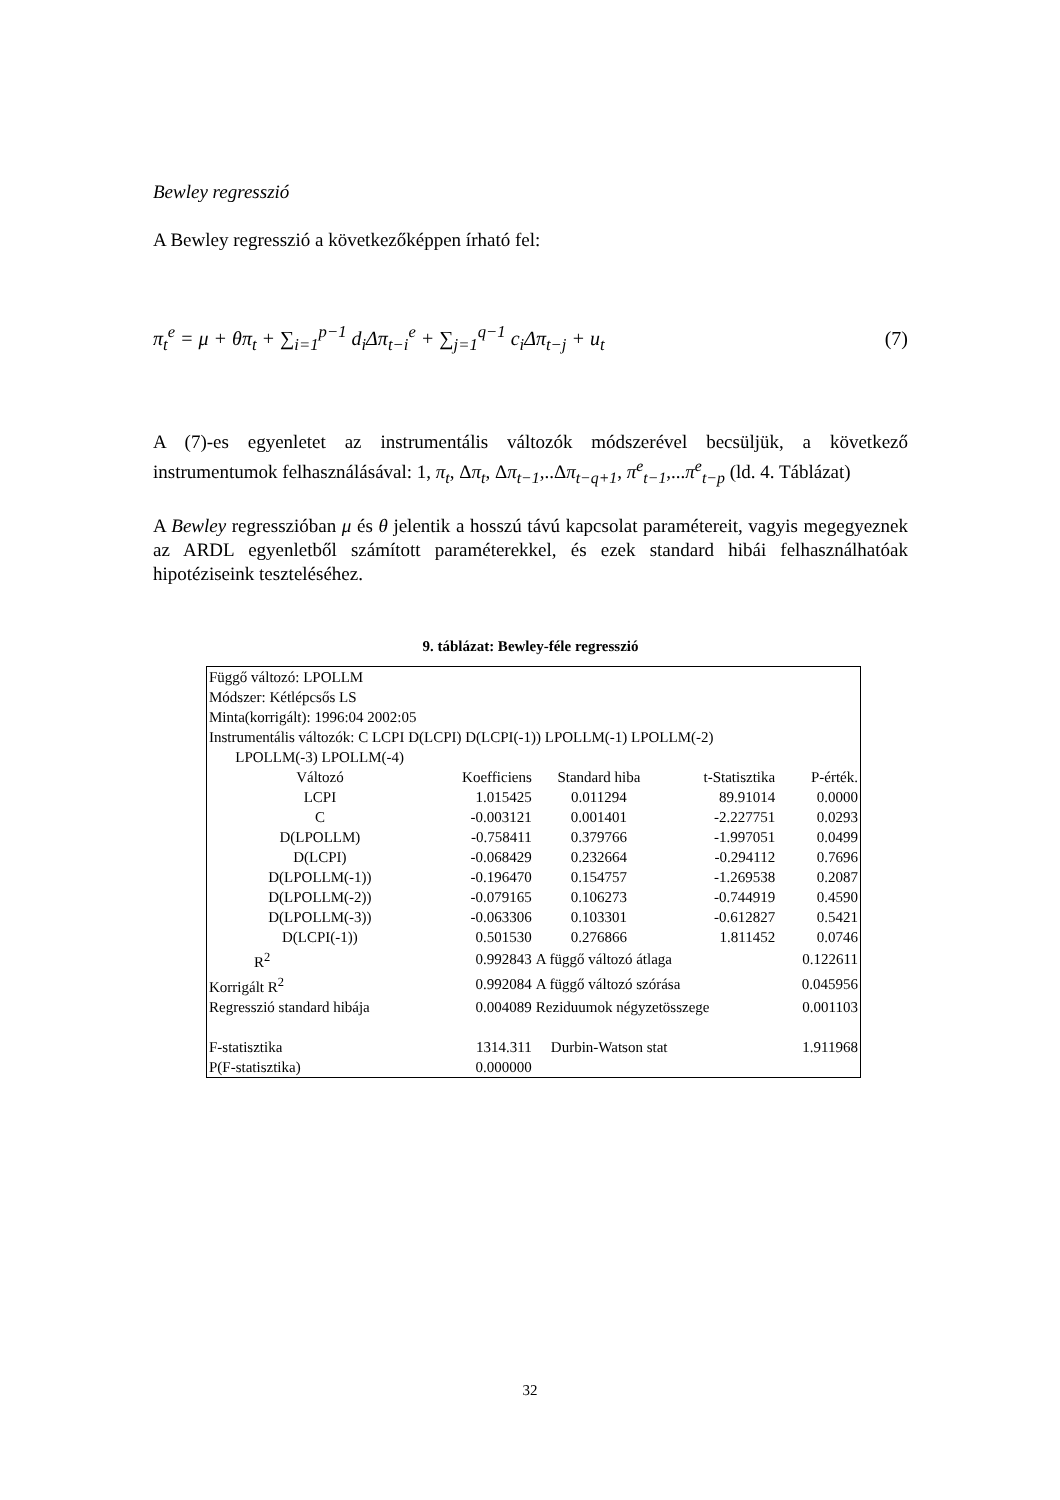Bewley regresszió
A Bewley regresszió a következőképpen írható fel:
π<sub>t</sub><sup>e</sup> = μ + θπ<sub>t</sub> + ∑<sub>i=1</sub><sup>p−1</sup> d<sub>i</sub>Δπ<sub>t−i</sub><sup>e</sup> + ∑<sub>j=1</sub><sup>q−1</sup> c<sub>i</sub>Δπ<sub>t−j</sub> + u<sub>t</sub> (7)
A (7)-es egyenletet az instrumentális változók módszerével becsüljük, a következő instrumentumok felhasználásával: 1, π<sub>t</sub>, Δπ<sub>t</sub>, Δπ<sub>t−1</sub>,..Δπ<sub>t−q+1</sub>, π<sup>e</sup><sub>t−1</sub>,...π<sup>e</sup><sub>t−p</sub> (ld. 4. Táblázat)
A Bewley regresszióban μ és θ jelentik a hosszú távú kapcsolat paramétereit, vagyis megegyeznek az ARDL egyenletből számított paraméterekkel, és ezek standard hibái felhasználhatóak hipotéziseink teszteléséhez.
9. táblázat: Bewley-féle regresszió
| Függő változó: LPOLLM | | | | |
| Módszer: Kétlépcsős LS | | | | |
| Minta(korrigált): 1996:04 2002:05 | | | | |
| Instrumentális változók: C LCPI D(LCPI) D(LCPI(-1)) LPOLLM(-1) LPOLLM(-2) LPOLLM(-3) LPOLLM(-4) | | | | |
| Változó | Koefficiens | Standard hiba | t-Statisztika | P-érték. |
| LCPI | 1.015425 | 0.011294 | 89.91014 | 0.0000 |
| C | -0.003121 | 0.001401 | -2.227751 | 0.0293 |
| D(LPOLLM) | -0.758411 | 0.379766 | -1.997051 | 0.0499 |
| D(LCPI) | -0.068429 | 0.232664 | -0.294112 | 0.7696 |
| D(LPOLLM(-1)) | -0.196470 | 0.154757 | -1.269538 | 0.2087 |
| D(LPOLLM(-2)) | -0.079165 | 0.106273 | -0.744919 | 0.4590 |
| D(LPOLLM(-3)) | -0.063306 | 0.103301 | -0.612827 | 0.5421 |
| D(LCPI(-1)) | 0.501530 | 0.276866 | 1.811452 | 0.0746 |
| R<sup>2</sup> | 0.992843 | A függő változó átlaga | | 0.122611 |
| Korrigált R<sup>2</sup> | 0.992084 | A függő változó szórása | | 0.045956 |
| Regresszió standard hibája | 0.004089 | Reziduumok négyzetösszege | | 0.001103 |
| F-statisztika | 1314.311 | Durbin-Watson stat | | 1.911968 |
| P(F-statisztika) | 0.000000 | | | |
32